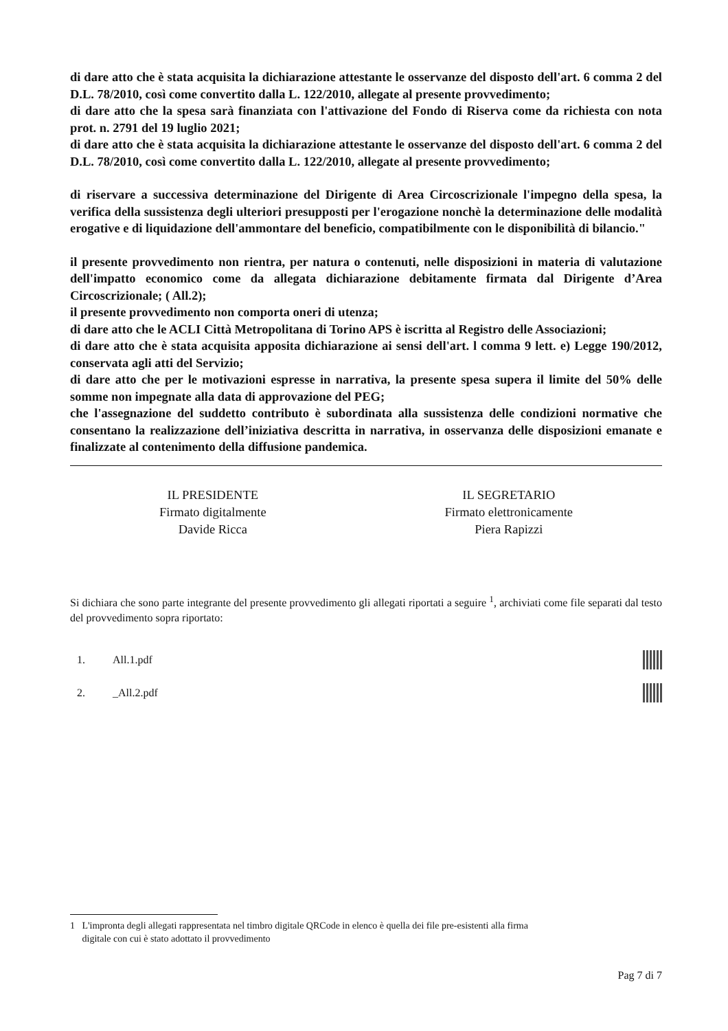di dare atto che è stata acquisita la dichiarazione attestante le osservanze del disposto dell'art. 6 comma 2 del D.L. 78/2010, così come convertito dalla L. 122/2010, allegate al presente provvedimento;
di dare atto che la spesa sarà finanziata con l'attivazione del Fondo di Riserva come da richiesta con nota prot. n. 2791 del 19 luglio 2021;
di dare atto che è stata acquisita la dichiarazione attestante le osservanze del disposto dell'art. 6 comma 2 del D.L. 78/2010, così come convertito dalla L. 122/2010, allegate al presente provvedimento;
di riservare a successiva determinazione del Dirigente di Area Circoscrizionale l'impegno della spesa, la verifica della sussistenza degli ulteriori presupposti per l'erogazione nonchè la determinazione delle modalità erogative e di liquidazione dell'ammontare del beneficio, compatibilmente con le disponibilità di bilancio."
il presente provvedimento non rientra, per natura o contenuti, nelle disposizioni in materia di valutazione dell'impatto economico come da allegata dichiarazione debitamente firmata dal Dirigente d’Area Circoscrizionale; ( All.2);
il presente provvedimento non comporta oneri di utenza;
di dare atto che le ACLI Città Metropolitana di Torino APS è iscritta al Registro delle Associazioni;
di dare atto che è stata acquisita apposita dichiarazione ai sensi dell'art. l comma 9 lett. e) Legge 190/2012, conservata agli atti del Servizio;
di dare atto che per le motivazioni espresse in narrativa, la presente spesa supera il limite del 50% delle somme non impegnate alla data di approvazione del PEG;
che l'assegnazione del suddetto contributo è subordinata alla sussistenza delle condizioni normative che consentano la realizzazione dell’iniziativa descritta in narrativa, in osservanza delle disposizioni emanate e finalizzate al contenimento della diffusione pandemica.
IL PRESIDENTE
Firmato digitalmente
Davide Ricca
IL SEGRETARIO
Firmato elettronicamente
Piera Rapizzi
Si dichiara che sono parte integrante del presente provvedimento gli allegati riportati a seguire <sup>1</sup>, archiviati come file separati dal testo del provvedimento sopra riportato:
1. All.1.pdf
2. _All.2.pdf
1 L'impronta degli allegati rappresentata nel timbro digitale QRCode in elenco è quella dei file pre-esistenti alla firma
digitale con cui è stato adottato il provvedimento
Pag 7 di 7